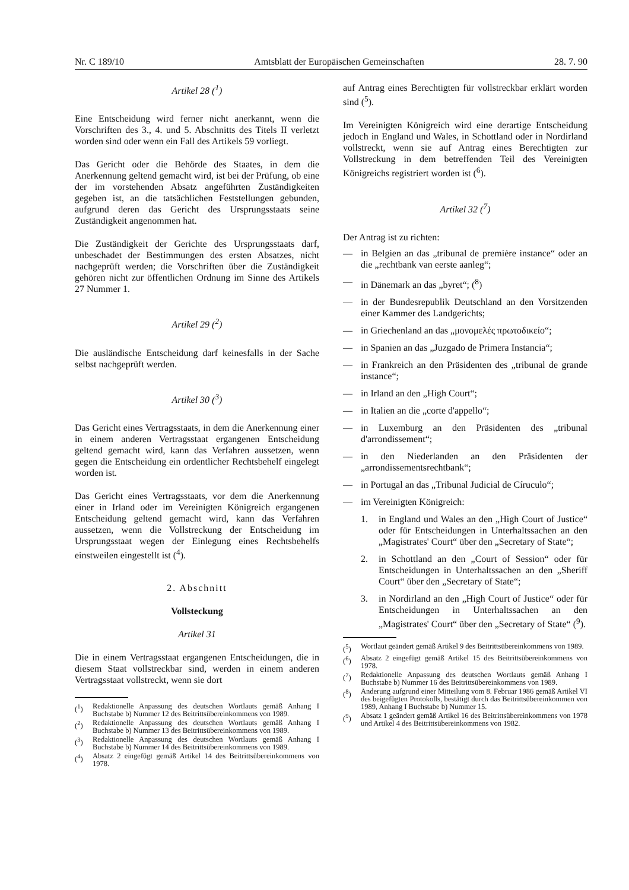Nr. C 189/10 Amtsblatt der Europäischen Gemeinschaften 28. 7. 90
Artikel 28 (<sup>1</sup>)
Eine Entscheidung wird ferner nicht anerkannt, wenn die Vorschriften des 3., 4. und 5. Abschnitts des Titels II verletzt worden sind oder wenn ein Fall des Artikels 59 vorliegt.
Das Gericht oder die Behörde des Staates, in dem die Anerkennung geltend gemacht wird, ist bei der Prüfung, ob eine der im vorstehenden Absatz angeführten Zuständigkeiten gegeben ist, an die tatsächlichen Feststellungen gebunden, aufgrund deren das Gericht des Ursprungsstaats seine Zuständigkeit angenommen hat.
Die Zuständigkeit der Gerichte des Ursprungsstaats darf, unbeschadet der Bestimmungen des ersten Absatzes, nicht nachgeprüft werden; die Vorschriften über die Zuständigkeit gehören nicht zur öffentlichen Ordnung im Sinne des Artikels 27 Nummer 1.
Artikel 29 (<sup>2</sup>)
Die ausländische Entscheidung darf keinesfalls in der Sache selbst nachgeprüft werden.
Artikel 30 (<sup>3</sup>)
Das Gericht eines Vertragsstaats, in dem die Anerkennung einer in einem anderen Vertragsstaat ergangenen Entscheidung geltend gemacht wird, kann das Verfahren aussetzen, wenn gegen die Entscheidung ein ordentlicher Rechtsbehelf eingelegt worden ist.
Das Gericht eines Vertragsstaats, vor dem die Anerkennung einer in Irland oder im Vereinigten Königreich ergangenen Entscheidung geltend gemacht wird, kann das Verfahren aussetzen, wenn die Vollstreckung der Entscheidung im Ursprungsstaat wegen der Einlegung eines Rechtsbehelfs einstweilen eingestellt ist (<sup>4</sup>).
2. Abschnitt
Vollsteckung
Artikel 31
Die in einem Vertragsstaat ergangenen Entscheidungen, die in diesem Staat vollstreckbar sind, werden in einem anderen Vertragsstaat vollstreckt, wenn sie dort
(<sup>1</sup>) Redaktionelle Anpassung des deutschen Wortlauts gemäß Anhang I Buchstabe b) Nummer 12 des Beitrittsübereinkommens von 1989.
(<sup>2</sup>) Redaktionelle Anpassung des deutschen Wortlauts gemäß Anhang I Buchstabe b) Nummer 13 des Beitrittsübereinkommens von 1989.
(<sup>3</sup>) Redaktionelle Anpassung des deutschen Wortlauts gemäß Anhang I Buchstabe b) Nummer 14 des Beitrittsübereinkommens von 1989.
(<sup>4</sup>) Absatz 2 eingefügt gemäß Artikel 14 des Beitrittsübereinkommens von 1978.
auf Antrag eines Berechtigten für vollstreckbar erklärt worden sind (<sup>5</sup>).
Im Vereinigten Königreich wird eine derartige Entscheidung jedoch in England und Wales, in Schottland oder in Nordirland vollstreckt, wenn sie auf Antrag eines Berechtigten zur Vollstreckung in dem betreffenden Teil des Vereinigten Königreichs registriert worden ist (<sup>6</sup>).
Artikel 32 (<sup>7</sup>)
Der Antrag ist zu richten:
— in Belgien an das „tribunal de première instance“ oder an die „rechtbank van eerste aanleg“;
— in Dänemark an das „byret“; (<sup>8</sup>)
— in der Bundesrepublik Deutschland an den Vorsitzenden einer Kammer des Landgerichts;
— in Griechenland an das „μονομελές πρωτοδικείο“;
— in Spanien an das „Juzgado de Primera Instancia“;
— in Frankreich an den Präsidenten des „tribunal de grande instance“;
— in Irland an den „High Court“;
— in Italien an die „corte d'appello“;
— in Luxemburg an den Präsidenten des „tribunal d'arrondissement“;
— in den Niederlanden an den Präsidenten der „arrondissementsrechtbank“;
— in Portugal an das „Tribunal Judicial de Círuculo“;
— im Vereinigten Königreich:
1. in England und Wales an den „High Court of Justice“ oder für Entscheidungen in Unterhaltssachen an den „Magistrates' Court“ über den „Secretary of State“;
2. in Schottland an den „Court of Session“ oder für Entscheidungen in Unterhaltssachen an den „Sheriff Court“ über den „Secretary of State“;
3. in Nordirland an den „High Court of Justice“ oder für Entscheidungen in Unterhaltssachen an den „Magistrates' Court“ über den „Secretary of State“ (<sup>9</sup>).
(<sup>5</sup>) Wortlaut geändert gemäß Artikel 9 des Beitrittsübereinkommens von 1989.
(<sup>6</sup>) Absatz 2 eingefügt gemäß Artikel 15 des Beitrittsübereinkommens von 1978.
(<sup>7</sup>) Redaktionelle Anpassung des deutschen Wortlauts gemäß Anhang I Buchstabe b) Nummer 16 des Beitrittsübereinkommens von 1989.
(<sup>8</sup>) Änderung aufgrund einer Mitteilung vom 8. Februar 1986 gemäß Artikel VI des beigefügten Protokolls, bestätigt durch das Beitrittsübereinkommen von 1989, Anhang I Buchstabe b) Nummer 15.
(<sup>9</sup>) Absatz 1 geändert gemäß Artikel 16 des Beitrittsübereinkommens von 1978 und Artikel 4 des Beitrittsübereinkommens von 1982.